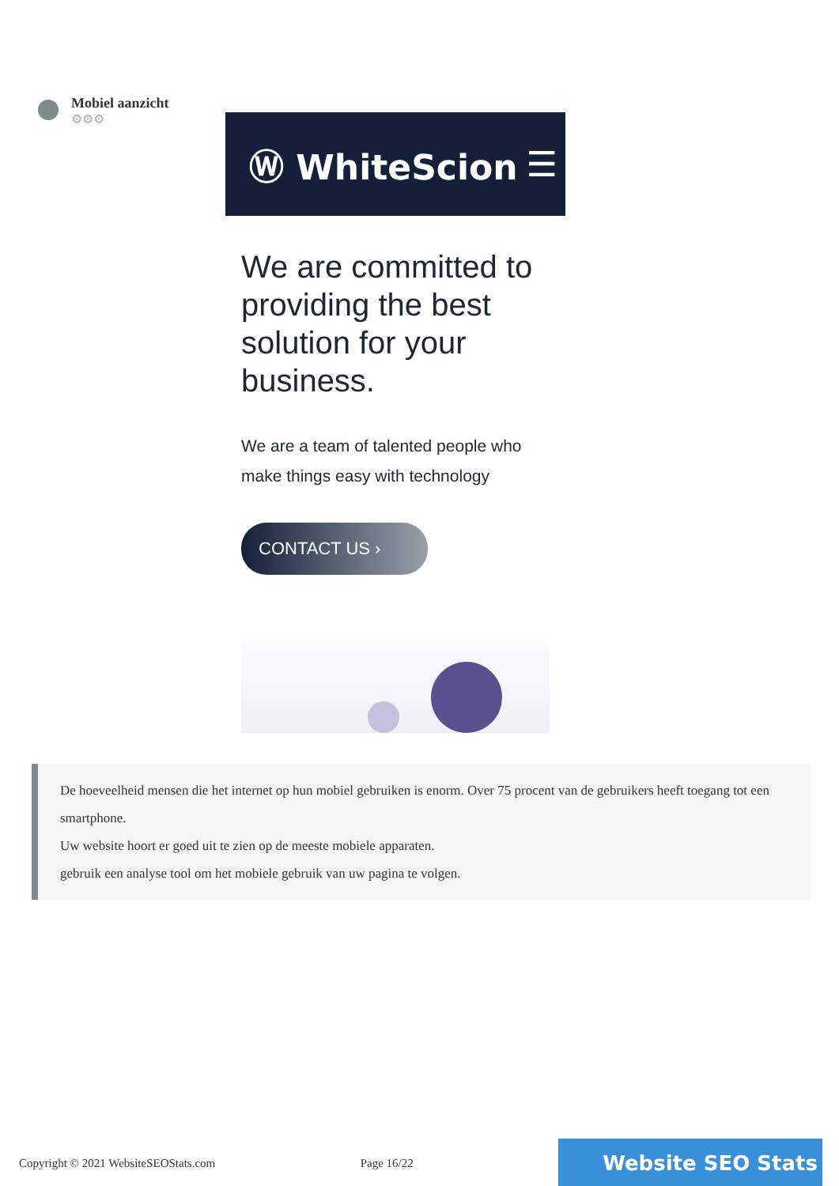Mobiel aanzicht
⚙⚙⚙
Ⓦ WhiteScion ☰
We are committed to providing the best solution for your business.
We are a team of talented people who make things easy with technology
CONTACT US ›
De hoeveelheid mensen die het internet op hun mobiel gebruiken is enorm. Over 75 procent van de gebruikers heeft toegang tot een smartphone.
Uw website hoort er goed uit te zien op de meeste mobiele apparaten.
gebruik een analyse tool om het mobiele gebruik van uw pagina te volgen.
Copyright © 2021 WebsiteSEOStats.com Page 16/22 Website SEO Stats